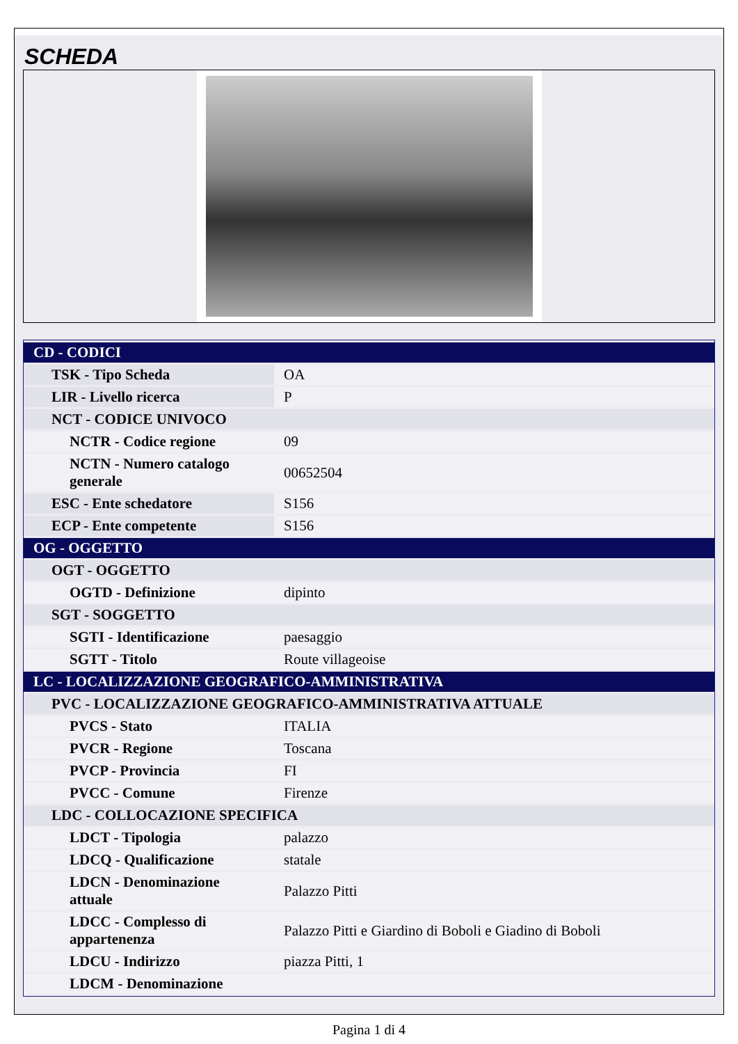SCHEDA
| CD - CODICI | |
| TSK - Tipo Scheda | OA |
| LIR - Livello ricerca | P |
| NCT - CODICE UNIVOCO | |
| NCTR - Codice regione | 09 |
| NCTN - Numero catalogo generale | 00652504 |
| ESC - Ente schedatore | S156 |
| ECP - Ente competente | S156 |
| OG - OGGETTO | |
| OGT - OGGETTO | |
| OGTD - Definizione | dipinto |
| SGT - SOGGETTO | |
| SGTI - Identificazione | paesaggio |
| SGTT - Titolo | Route villageoise |
| LC - LOCALIZZAZIONE GEOGRAFICO-AMMINISTRATIVA | |
| PVC - LOCALIZZAZIONE GEOGRAFICO-AMMINISTRATIVA ATTUALE | |
| PVCS - Stato | ITALIA |
| PVCR - Regione | Toscana |
| PVCP - Provincia | FI |
| PVCC - Comune | Firenze |
| LDC - COLLOCAZIONE SPECIFICA | |
| LDCT - Tipologia | palazzo |
| LDCQ - Qualificazione | statale |
| LDCN - Denominazione attuale | Palazzo Pitti |
| LDCC - Complesso di appartenenza | Palazzo Pitti e Giardino di Boboli e Giadino di Boboli |
| LDCU - Indirizzo | piazza Pitti, 1 |
| LDCM - Denominazione | |
Pagina 1 di 4